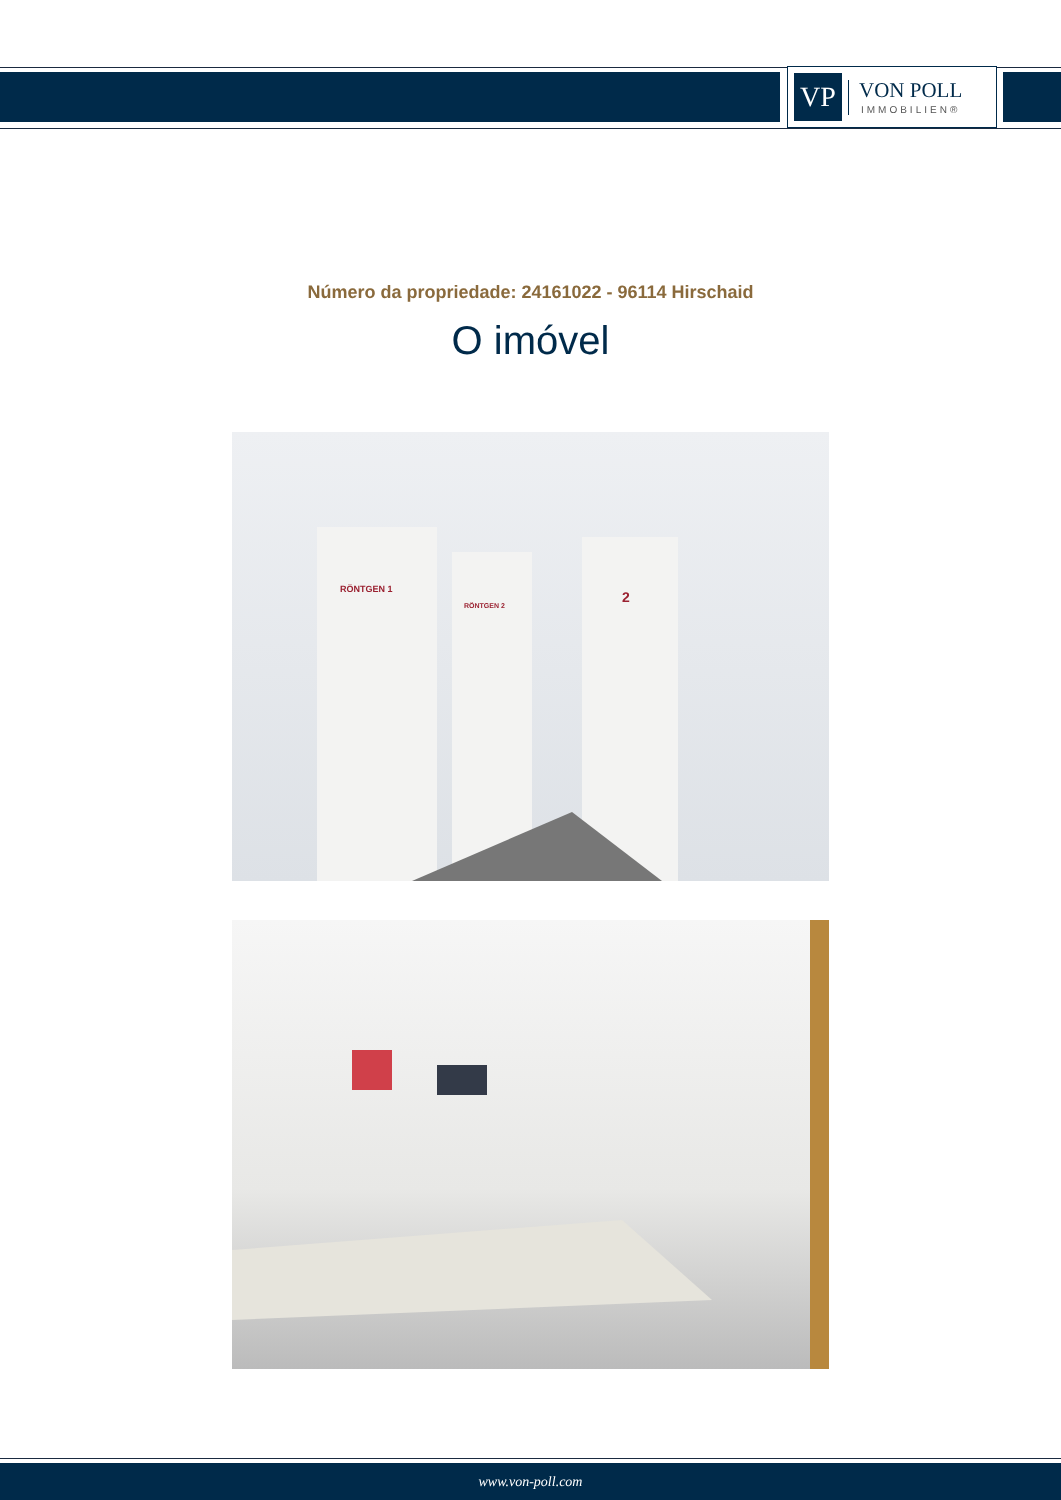VP
VON POLL
IMMOBILIEN®
Número da propriedade: 24161022 - 96114 Hirschaid
O imóvel
RÖNTGEN 1
RÖNTGEN 2
2
www.von-poll.com